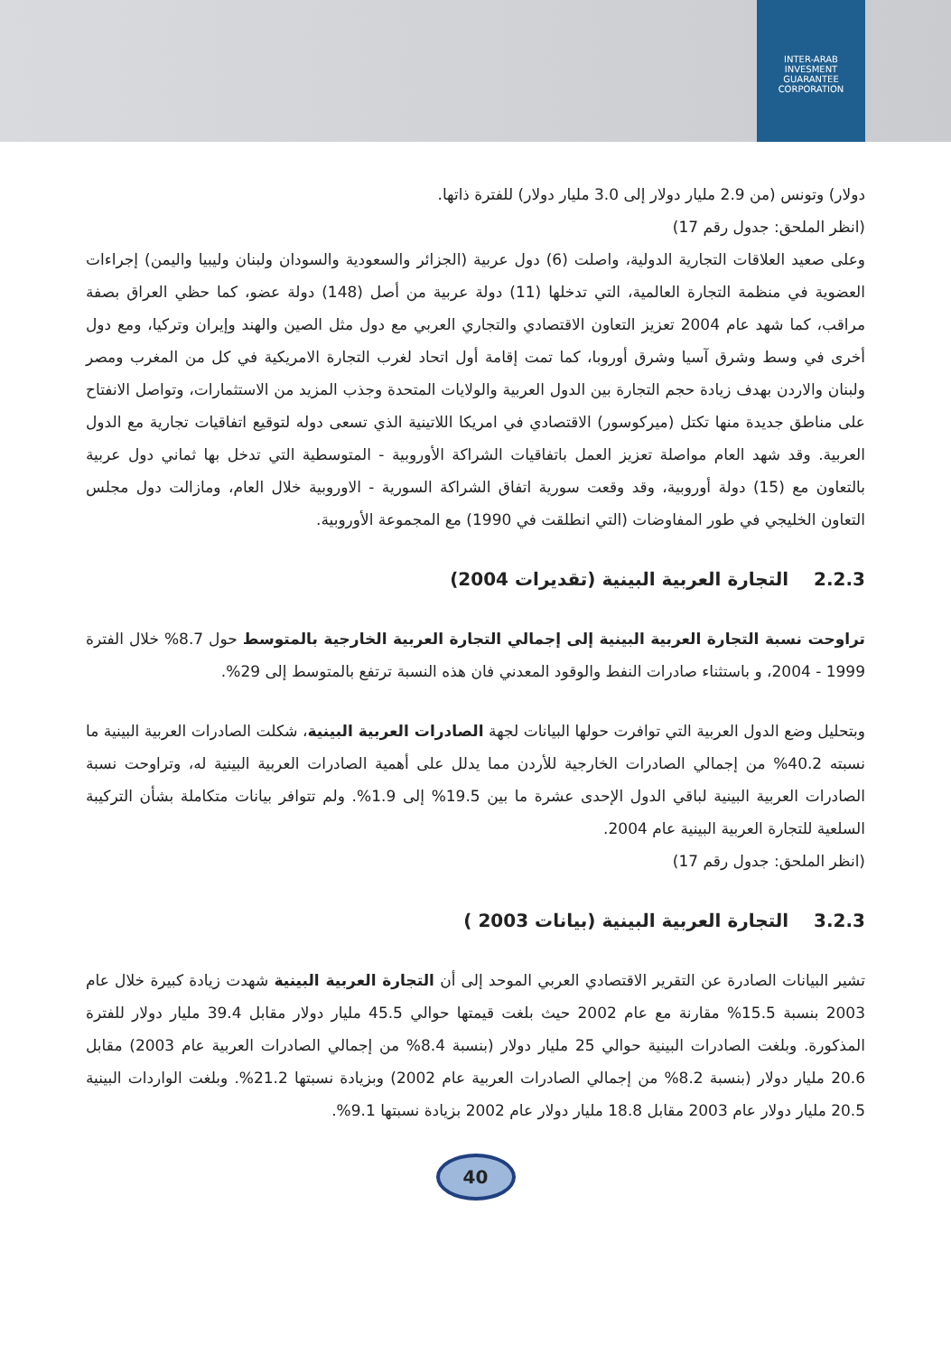INTER-ARAB INVESMENT GUARANTEE CORPORATION
دولار) وتونس (من 2.9 مليار دولار إلى 3.0 مليار دولار) للفترة ذاتها.
(انظر الملحق: جدول رقم 17)
وعلى صعيد العلاقات التجارية الدولية، واصلت (6) دول عربية (الجزائر والسعودية والسودان ولبنان وليبيا واليمن) إجراءات العضوية في منظمة التجارة العالمية، التي تدخلها (11) دولة عربية من أصل (148) دولة عضو، كما حظي العراق بصفة مراقب، كما شهد عام 2004 تعزيز التعاون الاقتصادي والتجاري العربي مع دول مثل الصين والهند وإيران وتركيا، ومع دول أخرى في وسط وشرق آسيا وشرق أوروبا، كما تمت إقامة أول اتحاد لغرب التجارة الامريكية في كل من المغرب ومصر ولبنان والاردن بهدف زيادة حجم التجارة بين الدول العربية والولايات المتحدة وجذب المزيد من الاستثمارات، وتواصل الانفتاح على مناطق جديدة منها تكتل (ميركوسور) الاقتصادي في امريكا اللاتينية الذي تسعى دوله لتوقيع اتفاقيات تجارية مع الدول العربية. وقد شهد العام مواصلة تعزيز العمل باتفاقيات الشراكة الأوروبية - المتوسطية التي تدخل بها ثماني دول عربية بالتعاون مع (15) دولة أوروبية، وقد وقعت سورية اتفاق الشراكة السورية - الاوروبية خلال العام، ومازالت دول مجلس التعاون الخليجي في طور المفاوضات (التي انطلقت في 1990) مع المجموعة الأوروبية.
2.2.3 التجارة العربية البينية (تقديرات 2004)
تراوحت نسبة التجارة العربية البينية إلى إجمالي التجارة العربية الخارجية بالمتوسط حول 8.7% خلال الفترة 1999 - 2004، و باستثناء صادرات النفط والوقود المعدني فان هذه النسبة ترتفع بالمتوسط إلى 29%.
وبتحليل وضع الدول العربية التي توافرت حولها البيانات لجهة الصادرات العربية البينية، شكلت الصادرات العربية البينية ما نسبته 40.2% من إجمالي الصادرات الخارجية للأردن مما يدلل على أهمية الصادرات العربية البينية له، وتراوحت نسبة الصادرات العربية البينية لباقي الدول الإحدى عشرة ما بين 19.5% إلى 1.9%. ولم تتوافر بيانات متكاملة بشأن التركيبة السلعية للتجارة العربية البينية عام 2004.
(انظر الملحق: جدول رقم 17)
3.2.3 التجارة العربية البينية (بيانات 2003 )
تشير البيانات الصادرة عن التقرير الاقتصادي العربي الموحد إلى أن التجارة العربية البينية شهدت زيادة كبيرة خلال عام 2003 بنسبة 15.5% مقارنة مع عام 2002 حيث بلغت قيمتها حوالي 45.5 مليار دولار مقابل 39.4 مليار دولار للفترة المذكورة. وبلغت الصادرات البينية حوالي 25 مليار دولار (بنسبة 8.4% من إجمالي الصادرات العربية عام 2003) مقابل 20.6 مليار دولار (بنسبة 8.2% من إجمالي الصادرات العربية عام 2002) وبزيادة نسبتها 21.2%. وبلغت الواردات البينية 20.5 مليار دولار عام 2003 مقابل 18.8 مليار دولار عام 2002 بزيادة نسبتها 9.1%.
40